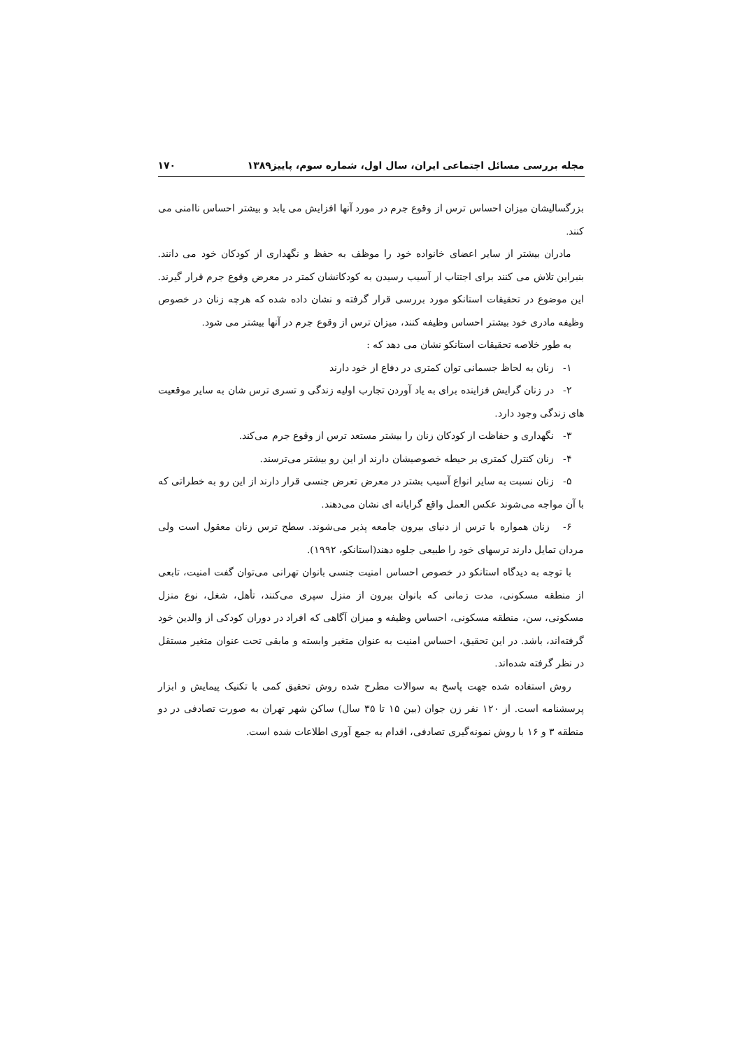مجله بررسی مسائل اجتماعی ایران، سال اول، شماره سوم، پاییز۱۳۸۹ ۱۷۰
بزرگسالیشان میزان احساس ترس از وقوع جرم در مورد آنها افزایش می یابد و بیشتر احساس ناامنی می کنند.
مادران بیشتر از سایر اعضای خانواده خود را موظف به حفظ و نگهداری از کودکان خود می دانند. بنبراین تلاش می کنند برای اجتناب از آسیب رسیدن به کودکانشان کمتر در معرض وقوع جرم قرار گیرند. این موضوع در تحقیقات استانکو مورد بررسی قرار گرفته و نشان داده شده که هرچه زنان در خصوص وظیفه مادری خود بیشتر احساس وظیفه کنند، میزان ترس از وقوع جرم در آنها بیشتر می شود.
به طور خلاصه تحقیقات استانکو نشان می دهد که :
۱- زنان به لحاظ جسمانی توان کمتری در دفاع از خود دارند
۲- در زنان گرایش فزاینده برای به یاد آوردن تجارب اولیه زندگی و تسری ترس شان به سایر موقعیت های زندگی وجود دارد.
۳- نگهداری و حفاظت از کودکان زنان را بیشتر مستعد ترس از وقوع جرم می‌کند.
۴- زنان کنترل کمتری بر حیطه خصوصیشان دارند از این رو بیشتر می‌ترسند.
۵- زنان نسبت به سایر انواع آسیب بشتر در معرض تعرض جنسی قرار دارند از این رو به خطراتی که با آن مواجه می‌شوند عکس العمل واقع گرایانه ای نشان می‌دهند.
۶- زنان همواره با ترس از دنیای بیرون جامعه پذیر می‌شوند. سطح ترس زنان معقول است ولی مردان تمایل دارند ترسهای خود را طبیعی جلوه دهند(استانکو، ۱۹۹۲).
با توجه به دیدگاه استانکو در خصوص احساس امنیت جنسی بانوان تهرانی می‌توان گفت امنیت، تابعی از منطقه مسکونی، مدت زمانی که بانوان بیرون از منزل سپری می‌کنند، تأهل، شغل، نوع منزل مسکونی، سن، منطقه مسکونی، احساس وظیفه و میزان آگاهی که افراد در دوران کودکی از والدین خود گرفته‌اند، باشد. در این تحقیق، احساس امنیت به عنوان متغیر وابسته و مابقی تحت عنوان متغیر مستقل در نظر گرفته شده‌اند.
روش استفاده شده جهت پاسخ به سوالات مطرح شده روش تحقیق کمی با تکنیک پیمایش و ابزار پرسشنامه است. از ۱۲۰ نفر زن جوان (بین ۱۵ تا ۳۵ سال) ساکن شهر تهران به صورت تصادفی در دو منطقه ۳ و ۱۶ با روش نمونه‌گیری تصادفی، اقدام به جمع آوری اطلاعات شده است.